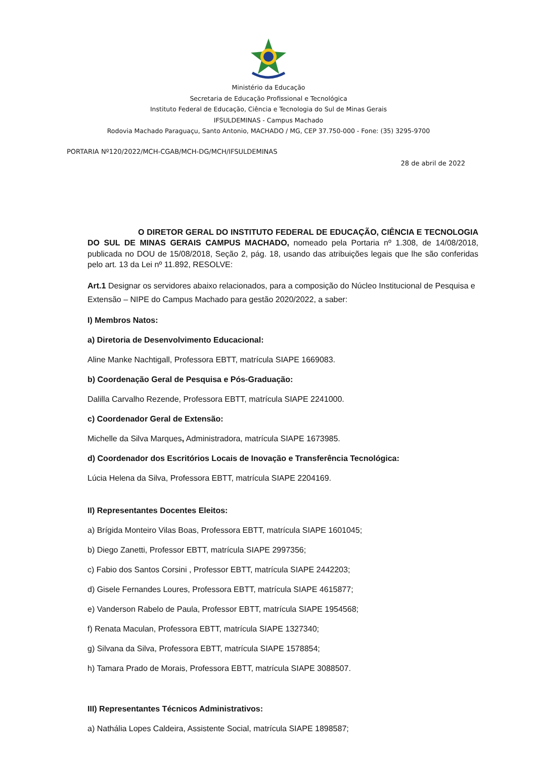Ministério da Educação
Secretaria de Educação Profissional e Tecnológica
Instituto Federal de Educação, Ciência e Tecnologia do Sul de Minas Gerais
IFSULDEMINAS - Campus Machado
Rodovia Machado Paraguaçu, Santo Antonio, MACHADO / MG, CEP 37.750-000 - Fone: (35) 3295-9700
PORTARIA Nº120/2022/MCH-CGAB/MCH-DG/MCH/IFSULDEMINAS
28 de abril de 2022
O DIRETOR GERAL DO INSTITUTO FEDERAL DE EDUCAÇÃO, CIÊNCIA E TECNOLOGIA DO SUL DE MINAS GERAIS CAMPUS MACHADO, nomeado pela Portaria nº 1.308, de 14/08/2018, publicada no DOU de 15/08/2018, Seção 2, pág. 18, usando das atribuições legais que lhe são conferidas pelo art. 13 da Lei nº 11.892, RESOLVE:
Art.1 Designar os servidores abaixo relacionados, para a composição do Núcleo Institucional de Pesquisa e Extensão – NIPE do Campus Machado para gestão 2020/2022, a saber:
I) Membros Natos:
a) Diretoria de Desenvolvimento Educacional:
Aline Manke Nachtigall, Professora EBTT, matrícula SIAPE 1669083.
b) Coordenação Geral de Pesquisa e Pós-Graduação:
Dalilla Carvalho Rezende, Professora EBTT, matrícula SIAPE 2241000.
c) Coordenador Geral de Extensão:
Michelle da Silva Marques, Administradora, matrícula SIAPE 1673985.
d) Coordenador dos Escritórios Locais de Inovação e Transferência Tecnológica:
Lúcia Helena da Silva, Professora EBTT, matrícula SIAPE 2204169.
II) Representantes Docentes Eleitos:
a) Brígida Monteiro Vilas Boas, Professora EBTT, matrícula SIAPE 1601045;
b) Diego Zanetti, Professor EBTT, matrícula SIAPE 2997356;
c) Fabio dos Santos Corsini , Professor EBTT, matrícula SIAPE 2442203;
d) Gisele Fernandes Loures, Professora EBTT, matrícula SIAPE 4615877;
e) Vanderson Rabelo de Paula, Professor EBTT, matrícula SIAPE 1954568;
f) Renata Maculan, Professora EBTT, matrícula SIAPE 1327340;
g) Silvana da Silva, Professora EBTT, matrícula SIAPE 1578854;
h) Tamara Prado de Morais, Professora EBTT, matrícula SIAPE 3088507.
III) Representantes Técnicos Administrativos:
a) Nathália Lopes Caldeira, Assistente Social, matrícula SIAPE 1898587;